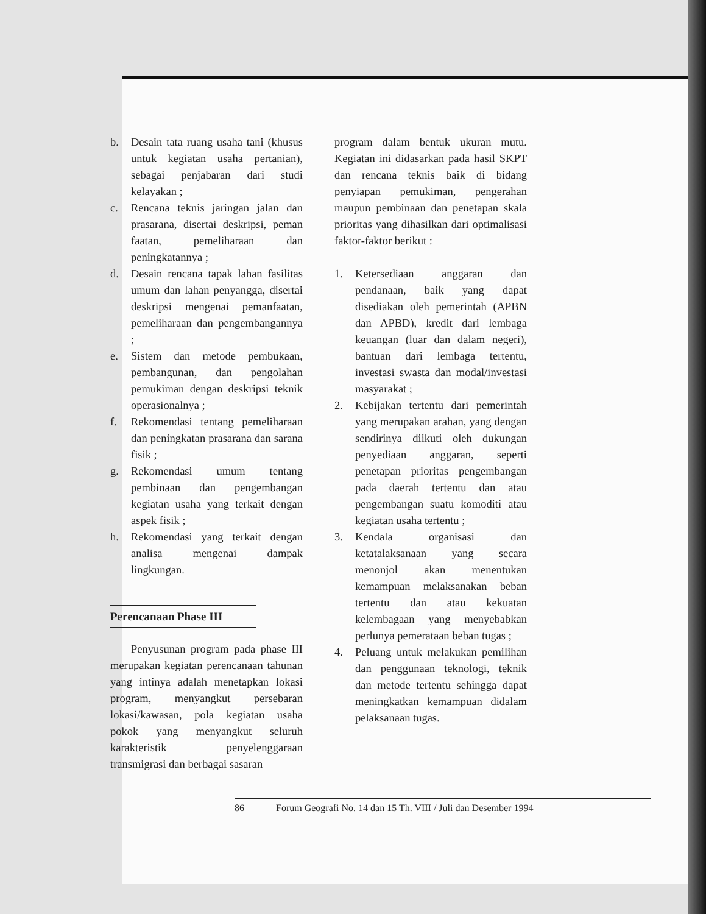b. Desain tata ruang usaha tani (khusus untuk kegiatan usaha pertanian), sebagai penjabaran dari studi kelayakan ;
c. Rencana teknis jaringan jalan dan prasarana, disertai deskripsi, peman faatan, pemeliharaan dan peningkatannya ;
d. Desain rencana tapak lahan fasilitas umum dan lahan penyangga, disertai deskripsi mengenai pemanfaatan, pemeliharaan dan pengembangannya ;
e. Sistem dan metode pembukaan, pembangunan, dan pengolahan pemukiman dengan deskripsi teknik operasionalnya ;
f. Rekomendasi tentang pemeliharaan dan peningkatan prasarana dan sarana fisik ;
g. Rekomendasi umum tentang pembinaan dan pengembangan kegiatan usaha yang terkait dengan aspek fisik ;
h. Rekomendasi yang terkait dengan analisa mengenai dampak lingkungan.
Perencanaan Phase III
Penyusunan program pada phase III merupakan kegiatan perencanaan tahunan yang intinya adalah menetapkan lokasi program, menyangkut persebaran lokasi/kawasan, pola kegiatan usaha pokok yang menyangkut seluruh karakteristik penyelenggaraan transmigrasi dan berbagai sasaran
program dalam bentuk ukuran mutu. Kegiatan ini didasarkan pada hasil SKPT dan rencana teknis baik di bidang penyiapan pemukiman, pengerahan maupun pembinaan dan penetapan skala prioritas yang dihasilkan dari optimalisasi faktor-faktor berikut :
1. Ketersediaan anggaran dan pendanaan, baik yang dapat disediakan oleh pemerintah (APBN dan APBD), kredit dari lembaga keuangan (luar dan dalam negeri), bantuan dari lembaga tertentu, investasi swasta dan modal/investasi masyarakat ;
2. Kebijakan tertentu dari pemerintah yang merupakan arahan, yang dengan sendirinya diikuti oleh dukungan penyediaan anggaran, seperti penetapan prioritas pengembangan pada daerah tertentu dan atau pengembangan suatu komoditi atau kegiatan usaha tertentu ;
3. Kendala organisasi dan ketatalaksanaan yang secara menonjol akan menentukan kemampuan melaksanakan beban tertentu dan atau kekuatan kelembagaan yang menyebabkan perlunya pemerataan beban tugas ;
4. Peluang untuk melakukan pemilihan dan penggunaan teknologi, teknik dan metode tertentu sehingga dapat meningkatkan kemampuan didalam pelaksanaan tugas.
86 Forum Geografi No. 14 dan 15 Th. VIII / Juli dan Desember 1994